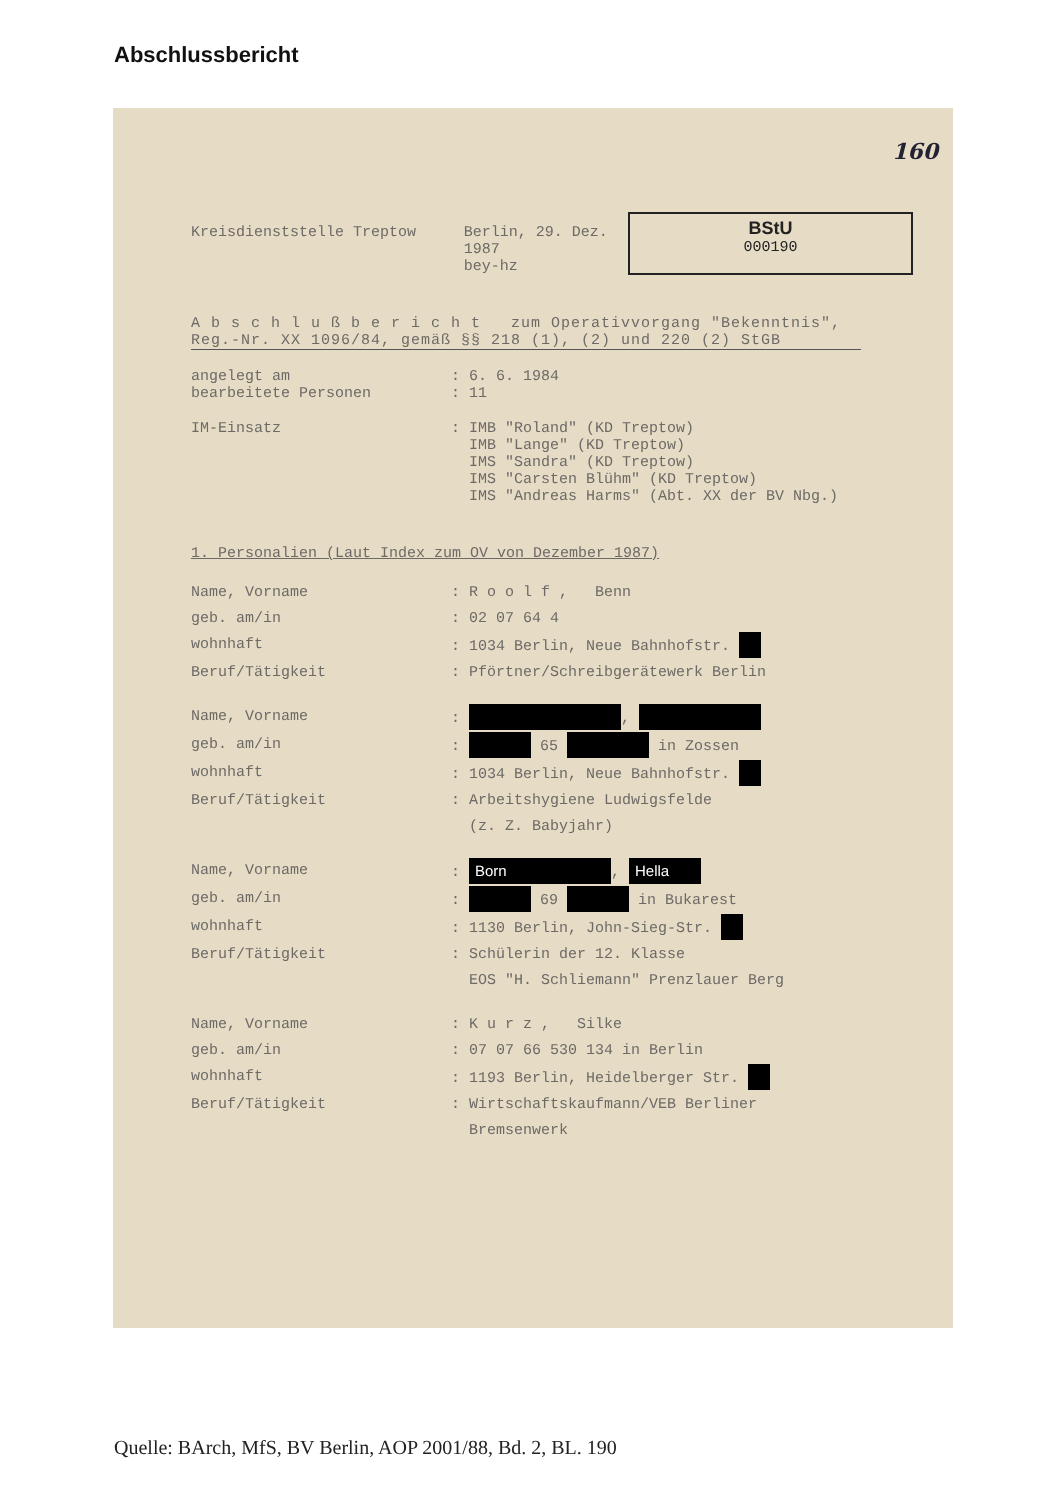Abschlussbericht
160
Kreisdienststelle Treptow Berlin, 29. Dez. 1987
bey-hz
BStU
000190
A b s c h l u ß b e r i c h t zum Operativvorgang "Bekenntnis", Reg.-Nr. XX 1096/84, gemäß §§ 218 (1), (2) und 220 (2) StGB
angelegt am: 6. 6. 1984
bearbeitete Personen: 11
IM-Einsatz: IMB "Roland" (KD Treptow)
IMB "Lange" (KD Treptow)
IMS "Sandra" (KD Treptow)
IMS "Carsten Blühm" (KD Treptow)
IMS "Andreas Harms" (Abt. XX der BV Nbg.)
1. Personalien (Laut Index zum OV von Dezember 1987)
Name, Vorname: R o o l f , Benn
geb. am/in: 02 07 64 4
wohnhaft: 1034 Berlin, Neue Bahnhofstr.
Beruf/Tätigkeit: Pförtner/Schreibgerätewerk Berlin
Name, Vorname: ,
geb. am/in: 65 in Zossen
wohnhaft: 1034 Berlin, Neue Bahnhofstr.
Beruf/Tätigkeit: Arbeitshygiene Ludwigsfelde
(z. Z. Babyjahr)
Name, Vorname: Born, Hella
geb. am/in: 69 in Bukarest
wohnhaft: 1130 Berlin, John-Sieg-Str.
Beruf/Tätigkeit: Schülerin der 12. Klasse
EOS "H. Schliemann" Prenzlauer Berg
Name, Vorname: K u r z , Silke
geb. am/in: 07 07 66 530 134 in Berlin
wohnhaft: 1193 Berlin, Heidelberger Str.
Beruf/Tätigkeit: Wirtschaftskaufmann/VEB Berliner
Bremsenwerk
Quelle: BArch, MfS, BV Berlin, AOP 2001/88, Bd. 2, BL. 190